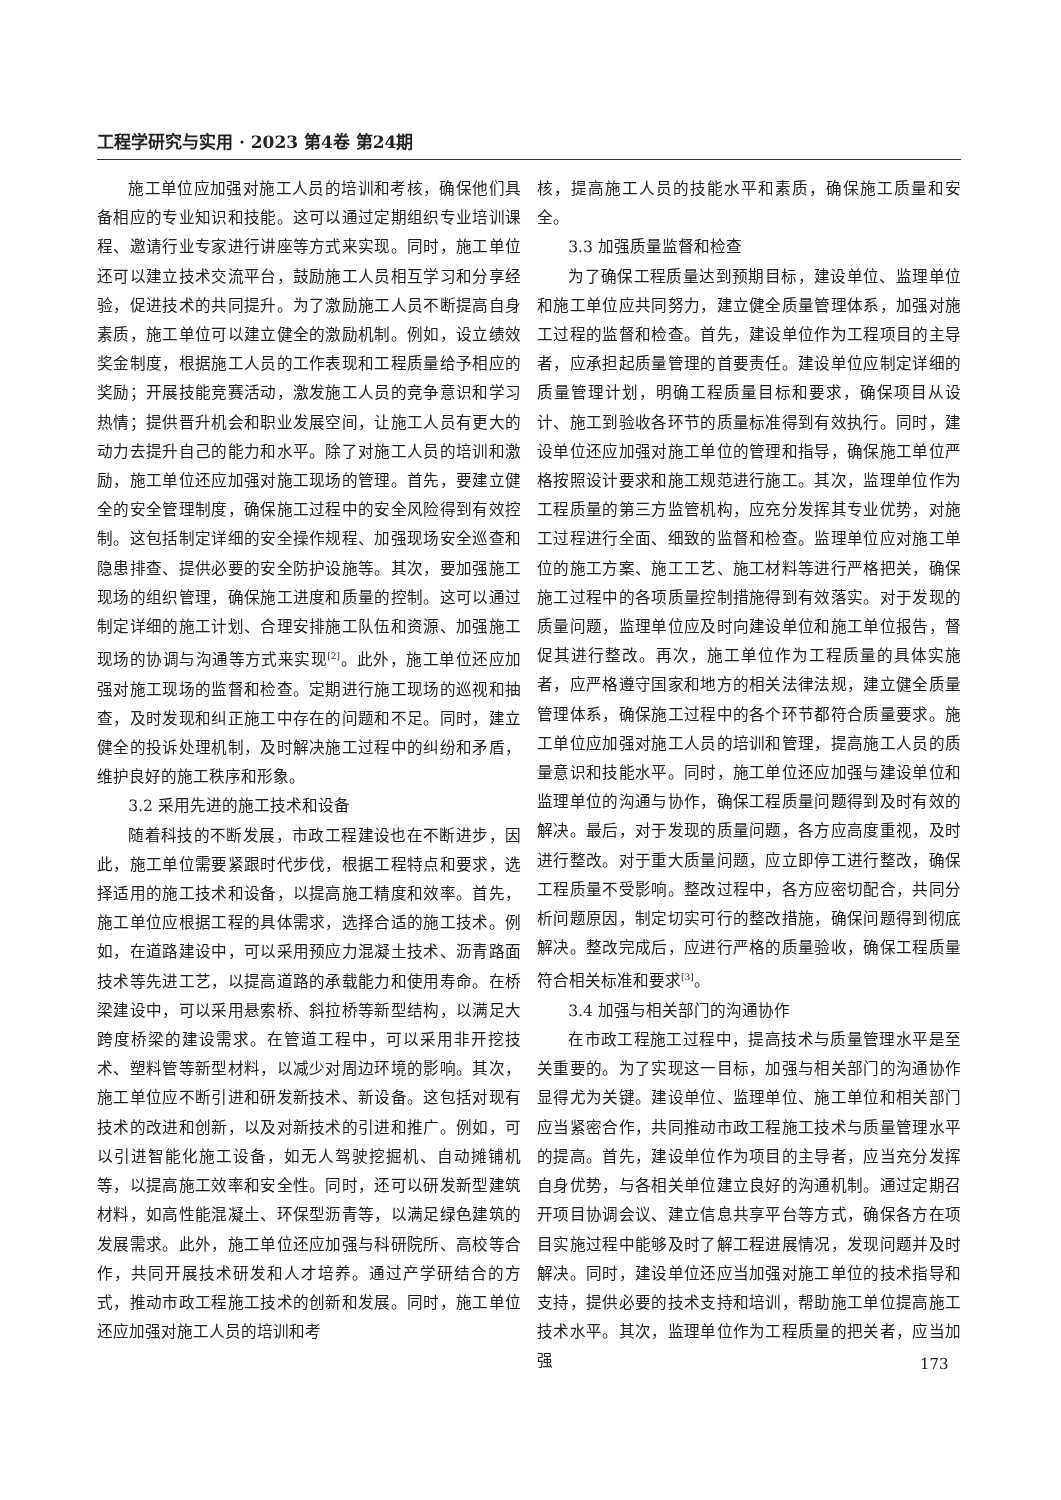工程学研究与实用 · 2023 第4卷 第24期
施工单位应加强对施工人员的培训和考核，确保他们具备相应的专业知识和技能。这可以通过定期组织专业培训课程、邀请行业专家进行讲座等方式来实现。同时，施工单位还可以建立技术交流平台，鼓励施工人员相互学习和分享经验，促进技术的共同提升。为了激励施工人员不断提高自身素质，施工单位可以建立健全的激励机制。例如，设立绩效奖金制度，根据施工人员的工作表现和工程质量给予相应的奖励；开展技能竞赛活动，激发施工人员的竞争意识和学习热情；提供晋升机会和职业发展空间，让施工人员有更大的动力去提升自己的能力和水平。除了对施工人员的培训和激励，施工单位还应加强对施工现场的管理。首先，要建立健全的安全管理制度，确保施工过程中的安全风险得到有效控制。这包括制定详细的安全操作规程、加强现场安全巡查和隐患排查、提供必要的安全防护设施等。其次，要加强施工现场的组织管理，确保施工进度和质量的控制。这可以通过制定详细的施工计划、合理安排施工队伍和资源、加强施工现场的协调与沟通等方式来实现<sup>[2]</sup>。此外，施工单位还应加强对施工现场的监督和检查。定期进行施工现场的巡视和抽查，及时发现和纠正施工中存在的问题和不足。同时，建立健全的投诉处理机制，及时解决施工过程中的纠纷和矛盾，维护良好的施工秩序和形象。
3.2 采用先进的施工技术和设备
随着科技的不断发展，市政工程建设也在不断进步，因此，施工单位需要紧跟时代步伐，根据工程特点和要求，选择适用的施工技术和设备，以提高施工精度和效率。首先，施工单位应根据工程的具体需求，选择合适的施工技术。例如，在道路建设中，可以采用预应力混凝土技术、沥青路面技术等先进工艺，以提高道路的承载能力和使用寿命。在桥梁建设中，可以采用悬索桥、斜拉桥等新型结构，以满足大跨度桥梁的建设需求。在管道工程中，可以采用非开挖技术、塑料管等新型材料，以减少对周边环境的影响。其次，施工单位应不断引进和研发新技术、新设备。这包括对现有技术的改进和创新，以及对新技术的引进和推广。例如，可以引进智能化施工设备，如无人驾驶挖掘机、自动摊铺机等，以提高施工效率和安全性。同时，还可以研发新型建筑材料，如高性能混凝土、环保型沥青等，以满足绿色建筑的发展需求。此外，施工单位还应加强与科研院所、高校等合作，共同开展技术研发和人才培养。通过产学研结合的方式，推动市政工程施工技术的创新和发展。同时，施工单位还应加强对施工人员的培训和考
核，提高施工人员的技能水平和素质，确保施工质量和安全。
3.3 加强质量监督和检查
为了确保工程质量达到预期目标，建设单位、监理单位和施工单位应共同努力，建立健全质量管理体系，加强对施工过程的监督和检查。首先，建设单位作为工程项目的主导者，应承担起质量管理的首要责任。建设单位应制定详细的质量管理计划，明确工程质量目标和要求，确保项目从设计、施工到验收各环节的质量标准得到有效执行。同时，建设单位还应加强对施工单位的管理和指导，确保施工单位严格按照设计要求和施工规范进行施工。其次，监理单位作为工程质量的第三方监管机构，应充分发挥其专业优势，对施工过程进行全面、细致的监督和检查。监理单位应对施工单位的施工方案、施工工艺、施工材料等进行严格把关，确保施工过程中的各项质量控制措施得到有效落实。对于发现的质量问题，监理单位应及时向建设单位和施工单位报告，督促其进行整改。再次，施工单位作为工程质量的具体实施者，应严格遵守国家和地方的相关法律法规，建立健全质量管理体系，确保施工过程中的各个环节都符合质量要求。施工单位应加强对施工人员的培训和管理，提高施工人员的质量意识和技能水平。同时，施工单位还应加强与建设单位和监理单位的沟通与协作，确保工程质量问题得到及时有效的解决。最后，对于发现的质量问题，各方应高度重视，及时进行整改。对于重大质量问题，应立即停工进行整改，确保工程质量不受影响。整改过程中，各方应密切配合，共同分析问题原因，制定切实可行的整改措施，确保问题得到彻底解决。整改完成后，应进行严格的质量验收，确保工程质量符合相关标准和要求<sup>[3]</sup>。
3.4 加强与相关部门的沟通协作
在市政工程施工过程中，提高技术与质量管理水平是至关重要的。为了实现这一目标，加强与相关部门的沟通协作显得尤为关键。建设单位、监理单位、施工单位和相关部门应当紧密合作，共同推动市政工程施工技术与质量管理水平的提高。首先，建设单位作为项目的主导者，应当充分发挥自身优势，与各相关单位建立良好的沟通机制。通过定期召开项目协调会议、建立信息共享平台等方式，确保各方在项目实施过程中能够及时了解工程进展情况，发现问题并及时解决。同时，建设单位还应当加强对施工单位的技术指导和支持，提供必要的技术支持和培训，帮助施工单位提高施工技术水平。其次，监理单位作为工程质量的把关者，应当加强
173